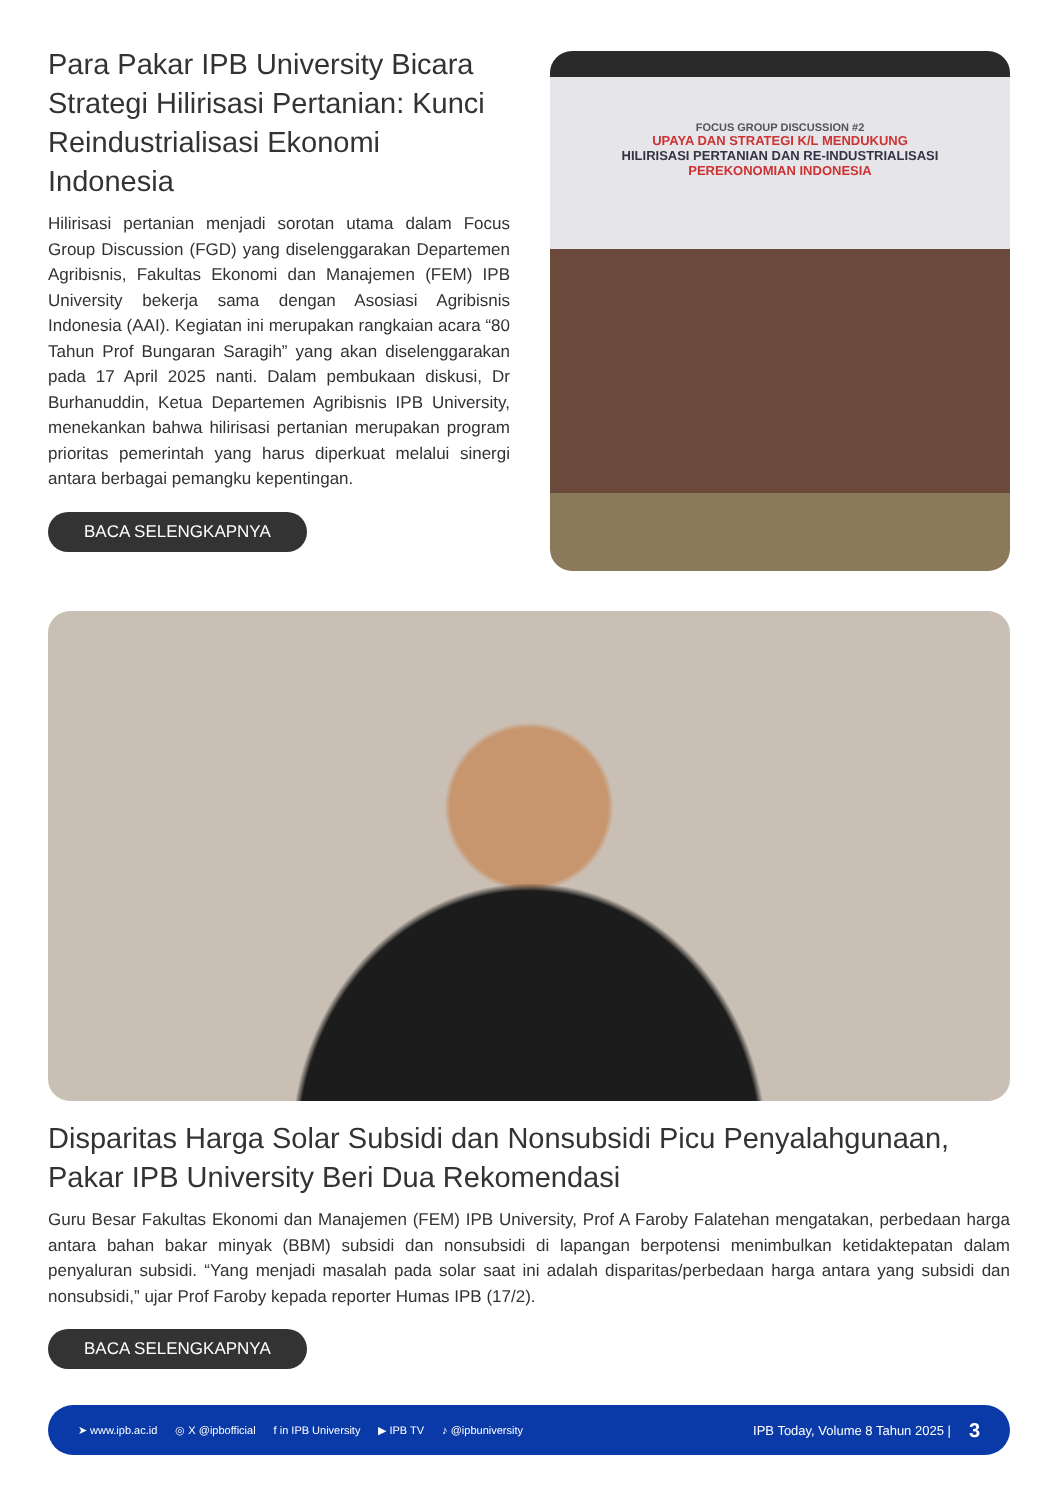Para Pakar IPB University Bicara Strategi Hilirisasi Pertanian: Kunci Reindustrialisasi Ekonomi Indonesia
Hilirisasi pertanian menjadi sorotan utama dalam Focus Group Discussion (FGD) yang diselenggarakan Departemen Agribisnis, Fakultas Ekonomi dan Manajemen (FEM) IPB University bekerja sama dengan Asosiasi Agribisnis Indonesia (AAI). Kegiatan ini merupakan rangkaian acara “80 Tahun Prof Bungaran Saragih” yang akan diselenggarakan pada 17 April 2025 nanti. Dalam pembukaan diskusi, Dr Burhanuddin, Ketua Departemen Agribisnis IPB University, menekankan bahwa hilirisasi pertanian merupakan program prioritas pemerintah yang harus diperkuat melalui sinergi antara berbagai pemangku kepentingan.
BACA SELENGKAPNYA
FOCUS GROUP DISCUSSION #2
UPAYA DAN STRATEGI K/L MENDUKUNG
HILIRISASI PERTANIAN DAN RE-INDUSTRIALISASI
PEREKONOMIAN INDONESIA
Disparitas Harga Solar Subsidi dan Nonsubsidi Picu Penyalahgunaan, Pakar IPB University Beri Dua Rekomendasi
Guru Besar Fakultas Ekonomi dan Manajemen (FEM) IPB University, Prof A Faroby Falatehan mengatakan, perbedaan harga antara bahan bakar minyak (BBM) subsidi dan nonsubsidi di lapangan berpotensi menimbulkan ketidaktepatan dalam penyaluran subsidi. “Yang menjadi masalah pada solar saat ini adalah disparitas/perbedaan harga antara yang subsidi dan nonsubsidi,” ujar Prof Faroby kepada reporter Humas IPB (17/2).
BACA SELENGKAPNYA
➤ www.ipb.ac.id ◎ X @ipbofficial f in IPB University ▶ IPB TV ♪ @ipbuniversity IPB Today, Volume 8 Tahun 2025 | 3